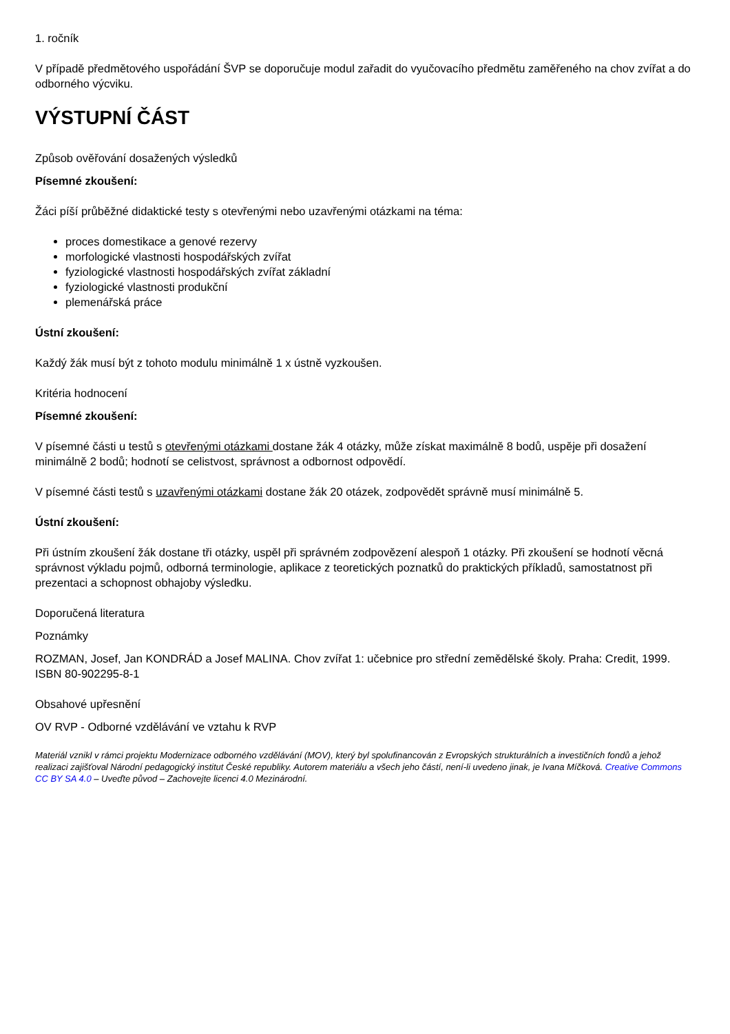1. ročník
V případě předmětového uspořádání ŠVP se doporučuje modul zařadit do vyučovacího předmětu zaměřeného na chov zvířat a do odborného výcviku.
VÝSTUPNÍ ČÁST
Způsob ověřování dosažených výsledků
Písemné zkoušení:
Žáci píší průběžné didaktické testy s otevřenými nebo uzavřenými otázkami na téma:
proces domestikace a genové rezervy
morfologické vlastnosti hospodářských zvířat
fyziologické vlastnosti hospodářských zvířat základní
fyziologické vlastnosti produkční
plemenářská práce
Ústní zkoušení:
Každý žák musí být z tohoto modulu minimálně 1 x ústně vyzkoušen.
Kritéria hodnocení
Písemné zkoušení:
V písemné části u testů s otevřenými otázkami dostane žák 4 otázky, může získat maximálně 8 bodů, uspěje při dosažení minimálně 2 bodů; hodnotí se celistvost, správnost a odbornost odpovědí.
V písemné části testů s uzavřenými otázkami dostane žák 20 otázek, zodpovědět správně musí minimálně 5.
Ústní zkoušení:
Při ústním zkoušení žák dostane tři otázky, uspěl při správném zodpovězení alespoň 1 otázky. Při zkoušení se hodnotí věcná správnost výkladu pojmů, odborná terminologie, aplikace z teoretických poznatků do praktických příkladů, samostatnost při prezentaci a schopnost obhajoby výsledku.
Doporučená literatura
Poznámky
ROZMAN, Josef, Jan KONDRÁD a Josef MALINA. Chov zvířat 1: učebnice pro střední zemědělské školy. Praha: Credit, 1999. ISBN 80-902295-8-1
Obsahové upřesnění
OV RVP - Odborné vzdělávání ve vztahu k RVP
Materiál vznikl v rámci projektu Modernizace odborného vzdělávání (MOV), který byl spolufinancován z Evropských strukturálních a investičních fondů a jehož realizaci zajišťoval Národní pedagogický institut České republiky. Autorem materiálu a všech jeho částí, není-li uvedeno jinak, je Ivana Míčková. Creative Commons CC BY SA 4.0 – Uveďte původ – Zachovejte licenci 4.0 Mezinárodní.